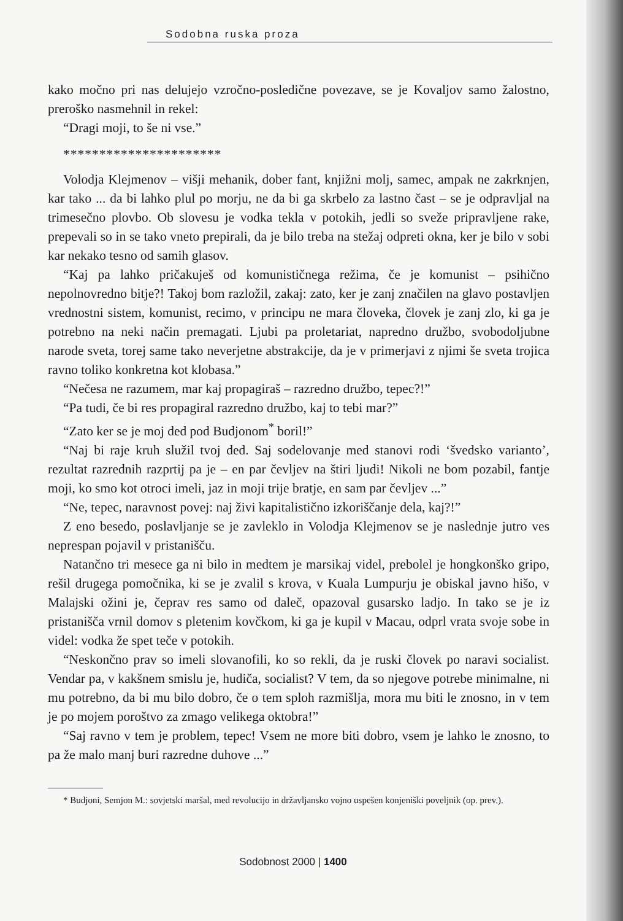Sodobna ruska proza
kako močno pri nas delujejo vzročno-posledične povezave, se je Kovaljov samo žalostno, preroško nasmehnil in rekel:
“Dragi moji, to še ni vse.”
**********************
Volodja Klejmenov – višji mehanik, dober fant, knjižni molj, samec, ampak ne zakrknjen, kar tako ... da bi lahko plul po morju, ne da bi ga skrbelo za lastno čast – se je odpravljal na trimesečno plovbo. Ob slovesu je vodka tekla v potokih, jedli so sveže pripravljene rake, prepevali so in se tako vneto prepirali, da je bilo treba na stežaj odpreti okna, ker je bilo v sobi kar nekako tesno od samih glasov.
“Kaj pa lahko pričakuješ od komunističnega režima, če je komunist – psihično nepolnovredno bitje?! Takoj bom razložil, zakaj: zato, ker je zanj značilen na glavo postavljen vrednostni sistem, komunist, recimo, v principu ne mara človeka, človek je zanj zlo, ki ga je potrebno na neki način premagati. Ljubi pa proletariat, napredno družbo, svobodoljubne narode sveta, torej same tako neverjetne abstrakcije, da je v primerjavi z njimi še sveta trojica ravno toliko konkretna kot klobasa.”
“Nečesa ne razumem, mar kaj propagiraš – razredno družbo, tepec?!”
“Pa tudi, če bi res propagiral razredno družbo, kaj to tebi mar?”
“Zato ker se je moj ded pod Budjonom<sup>*</sup> boril!”
“Naj bi raje kruh služil tvoj ded. Saj sodelovanje med stanovi rodi ‘švedsko varianto’, rezultat razrednih razprtij pa je – en par čevljev na štiri ljudi! Nikoli ne bom pozabil, fantje moji, ko smo kot otroci imeli, jaz in moji trije bratje, en sam par čevljev ...”
“Ne, tepec, naravnost povej: naj živi kapitalistično izkoriščanje dela, kaj?!”
Z eno besedo, poslavljanje se je zavleklo in Volodja Klejmenov se je naslednje jutro ves neprespan pojavil v pristanišču.
Natančno tri mesece ga ni bilo in medtem je marsikaj videl, prebolel je hongkonško gripo, rešil drugega pomočnika, ki se je zvalil s krova, v Kuala Lumpurju je obiskal javno hišo, v Malajski ožini je, čeprav res samo od daleč, opazoval gusarsko ladjo. In tako se je iz pristanišča vrnil domov s pletenim kovčkom, ki ga je kupil v Macau, odprl vrata svoje sobe in videl: vodka že spet teče v potokih.
“Neskončno prav so imeli slovanofili, ko so rekli, da je ruski človek po naravi socialist. Vendar pa, v kakšnem smislu je, hudiča, socialist? V tem, da so njegove potrebe minimalne, ni mu potrebno, da bi mu bilo dobro, če o tem sploh razmišlja, mora mu biti le znosno, in v tem je po mojem poroštvo za zmago velikega oktobra!”
“Saj ravno v tem je problem, tepec! Vsem ne more biti dobro, vsem je lahko le znosno, to pa že malo manj buri razredne duhove ...”
* Budjoni, Semjon M.: sovjetski maršal, med revolucijo in državljansko vojno uspešen konjeniški poveljnik (op. prev.).
Sodobnost 2000 | 1400